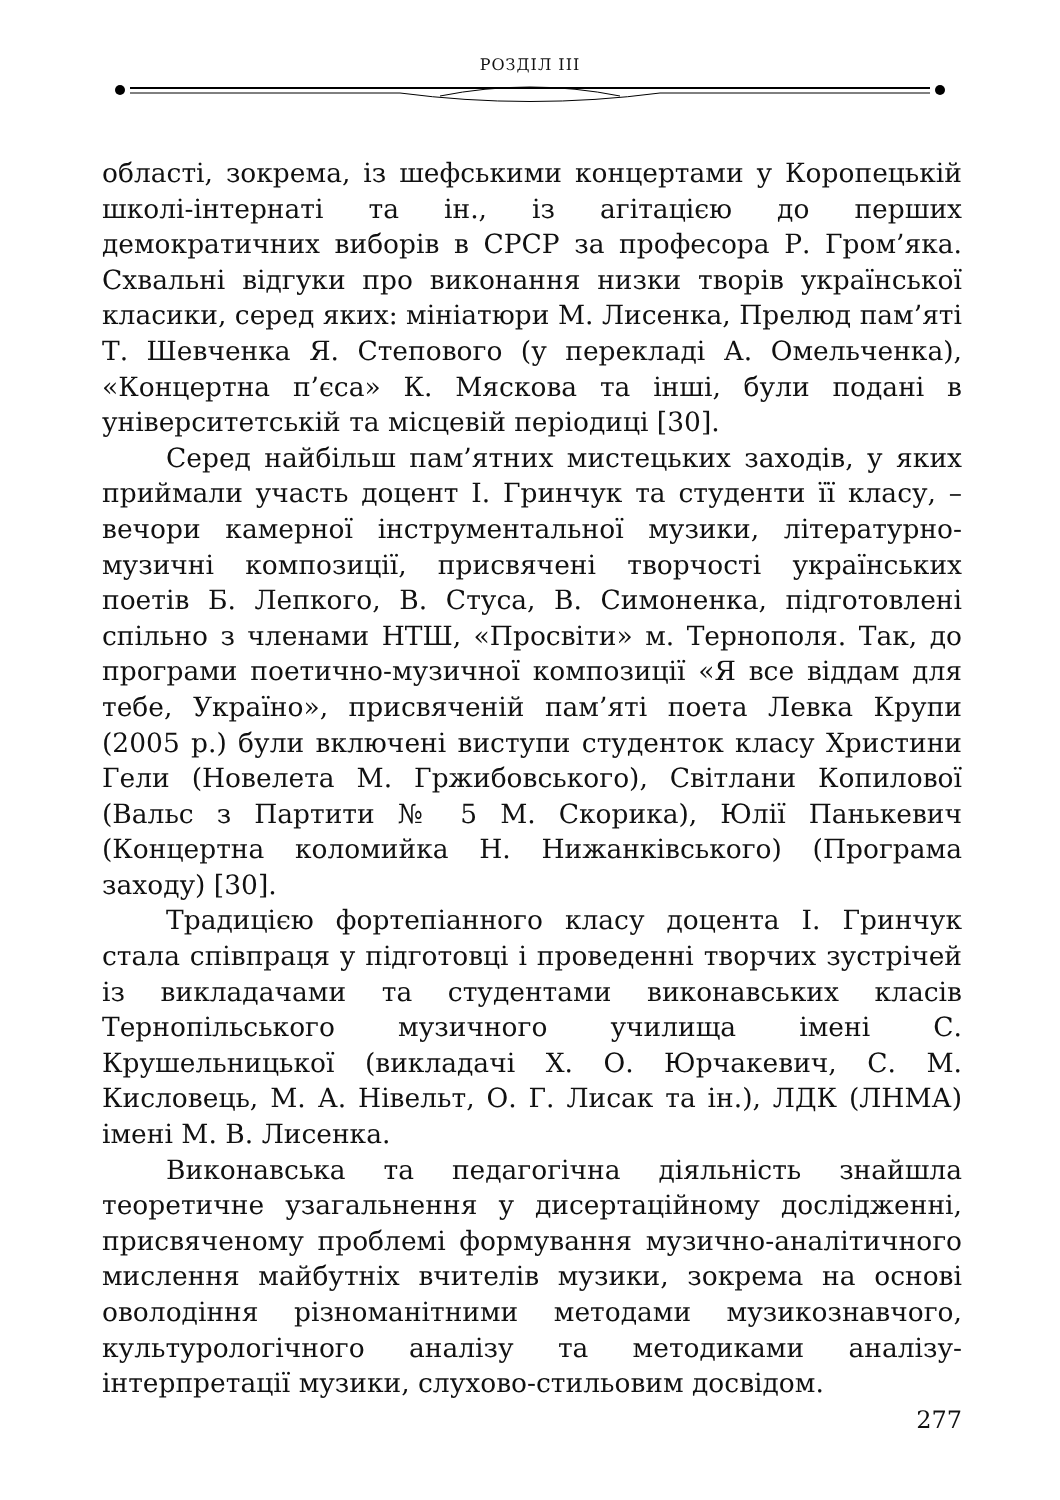РОЗДІЛ ІІІ
області, зокрема, із шефськими концертами у Коропецькій школі-інтернаті та ін., із агітацією до перших демократичних виборів в СРСР за професора Р. Гром’яка. Схвальні відгуки про виконання низки творів української класики, серед яких: мініатюри М. Лисенка, Прелюд пам’яті Т. Шевченка Я. Степового (у перекладі А. Омельченка), «Концертна п’єса» К. Мяскова та інші, були подані в університетській та місцевій періодиці [30].
Серед найбільш пам’ятних мистецьких заходів, у яких приймали участь доцент І. Гринчук та студенти її класу, – вечори камерної інструментальної музики, літературно-музичні композиції, присвячені творчості українських поетів Б. Лепкого, В. Стуса, В. Симоненка, підготовлені спільно з членами НТШ, «Просвіти» м. Тернополя. Так, до програми поетично-музичної композиції «Я все віддам для тебе, Україно», присвяченій пам’яті поета Левка Крупи (2005 р.) були включені виступи студенток класу Христини Гели (Новелета М. Гржибовського), Світлани Копилової (Вальс з Партити № 5 М. Скорика), Юлії Панькевич (Концертна коломийка Н. Нижанківського) (Програма заходу) [30].
Традицією фортепіанного класу доцента І. Гринчук стала співпраця у підготовці і проведенні творчих зустрічей із викладачами та студентами виконавських класів Тернопільського музичного училища імені С. Крушельницької (викладачі Х. О. Юрчакевич, С. М. Кисловець, М. А. Нівельт, О. Г. Лисак та ін.), ЛДК (ЛНМА) імені М. В. Лисенка.
Виконавська та педагогічна діяльність знайшла теоретичне узагальнення у дисертаційному дослідженні, присвяченому проблемі формування музично-аналітичного мислення майбутніх вчителів музики, зокрема на основі оволодіння різноманітними методами музикознавчого, культурологічного аналізу та методиками аналізу-інтерпретації музики, слухово-стильовим досвідом.
277